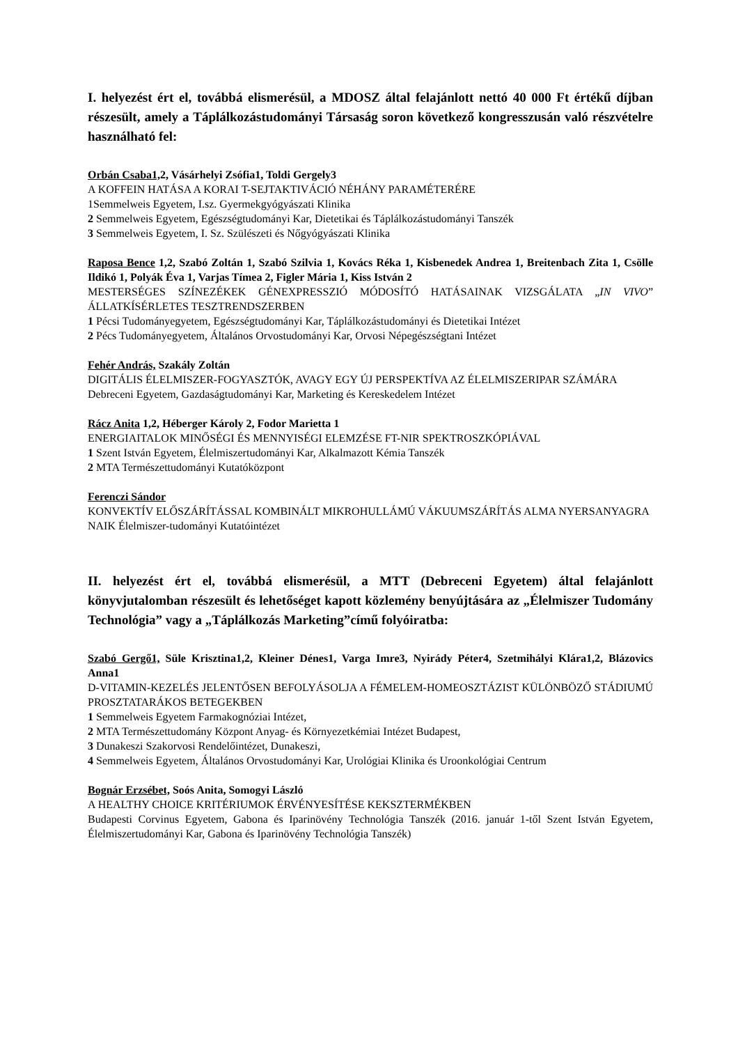I. helyezést ért el, továbbá elismerésül, a MDOSZ által felajánlott nettó 40 000 Ft értékű díjban részesült, amely a Táplálkozástudományi Társaság soron következő kongresszusán való részvételre használható fel:
Orbán Csaba1, 2, Vásárhelyi Zsófia1, Toldi Gergely3
A KOFFEIN HATÁSA A KORAI T-SEJTAKTIVÁCIÓ NÉHÁNY PARAMÉTERÉRE
1Semmelweis Egyetem, I.sz. Gyermekgyógyászati Klinika
2 Semmelweis Egyetem, Egészségtudományi Kar, Dietetikai és Táplálkozástudományi Tanszék
3 Semmelweis Egyetem, I. Sz. Szülészeti és Nőgyógyászati Klinika
Raposa Bence 1,2, Szabó Zoltán 1, Szabó Szilvia 1, Kovács Réka 1, Kisbenedek Andrea 1, Breitenbach Zita 1, Csölle Ildikó 1, Polyák Éva 1, Varjas Tímea 2, Figler Mária 1, Kiss István 2
MESTERSÉGES SZÍNEZÉKEK GÉNEXPRESSZIÓ MÓDOSÍTÓ HATÁSAINAK VIZSGÁLATA „IN VIVO” ÁLLATKÍSÉRLETES TESZTRENDSZERBEN
1 Pécsi Tudományegyetem, Egészségtudományi Kar, Táplálkozástudományi és Dietetikai Intézet
2 Pécs Tudományegyetem, Általános Orvostudományi Kar, Orvosi Népegészségtani Intézet
Fehér András, Szakály Zoltán
DIGITÁLIS ÉLELMISZER-FOGYASZTÓK, AVAGY EGY ÚJ PERSPEKTÍVA AZ ÉLELMISZERIPAR SZÁMÁRA
Debreceni Egyetem, Gazdaságtudományi Kar, Marketing és Kereskedelem Intézet
Rácz Anita 1,2, Héberger Károly 2, Fodor Marietta 1
ENERGIAITALOK MINŐSÉGI ÉS MENNYISÉGI ELEMZÉSE FT-NIR SPEKTROSZKÓPIÁVAL
1 Szent István Egyetem, Élelmiszertudományi Kar, Alkalmazott Kémia Tanszék
2 MTA Természettudományi Kutatóközpont
Ferenczi Sándor
KONVEKTÍV ELŐSZÁRÍTÁSSAL KOMBINÁLT MIKROHULLÁMÚ VÁKUUMSZÁRÍTÁS ALMA NYERSANYAGRA
NAIK Élelmiszer-tudományi Kutatóintézet
II. helyezést ért el, továbbá elismerésül, a MTT (Debreceni Egyetem) által felajánlott könyvjutalomban részesült és lehetőséget kapott közlemény benyújtására az „Élelmiszer Tudomány Technológia” vagy a „Táplálkozás Marketing”című folyóiratba:
Szabó Gergő1, Süle Krisztina1,2, Kleiner Dénes1, Varga Imre3, Nyirády Péter4, Szetmihályi Klára1,2, Blázovics Anna1
D-VITAMIN-KEZELÉS JELENTŐSEN BEFOLYÁSOLJA A FÉMELEM-HOMEOSZTÁZIST KÜLÖNBÖZŐ STÁDIUMÚ PROSZTATARÁKOS BETEGEKBEN
1 Semmelweis Egyetem Farmakognóziai Intézet,
2 MTA Természettudomány Központ Anyag- és Környezetkémiai Intézet Budapest,
3 Dunakeszi Szakorvosi Rendelőintézet, Dunakeszi,
4 Semmelweis Egyetem, Általános Orvostudományi Kar, Urológiai Klinika és Uroonkológiai Centrum
Bognár Erzsébet, Soós Anita, Somogyi László
A HEALTHY CHOICE KRITÉRIUMOK ÉRVÉNYESÍTÉSE KEKSZTERMÉKBEN
Budapesti Corvinus Egyetem, Gabona és Iparinövény Technológia Tanszék (2016. január 1-től Szent István Egyetem, Élelmiszertudományi Kar, Gabona és Iparinövény Technológia Tanszék)